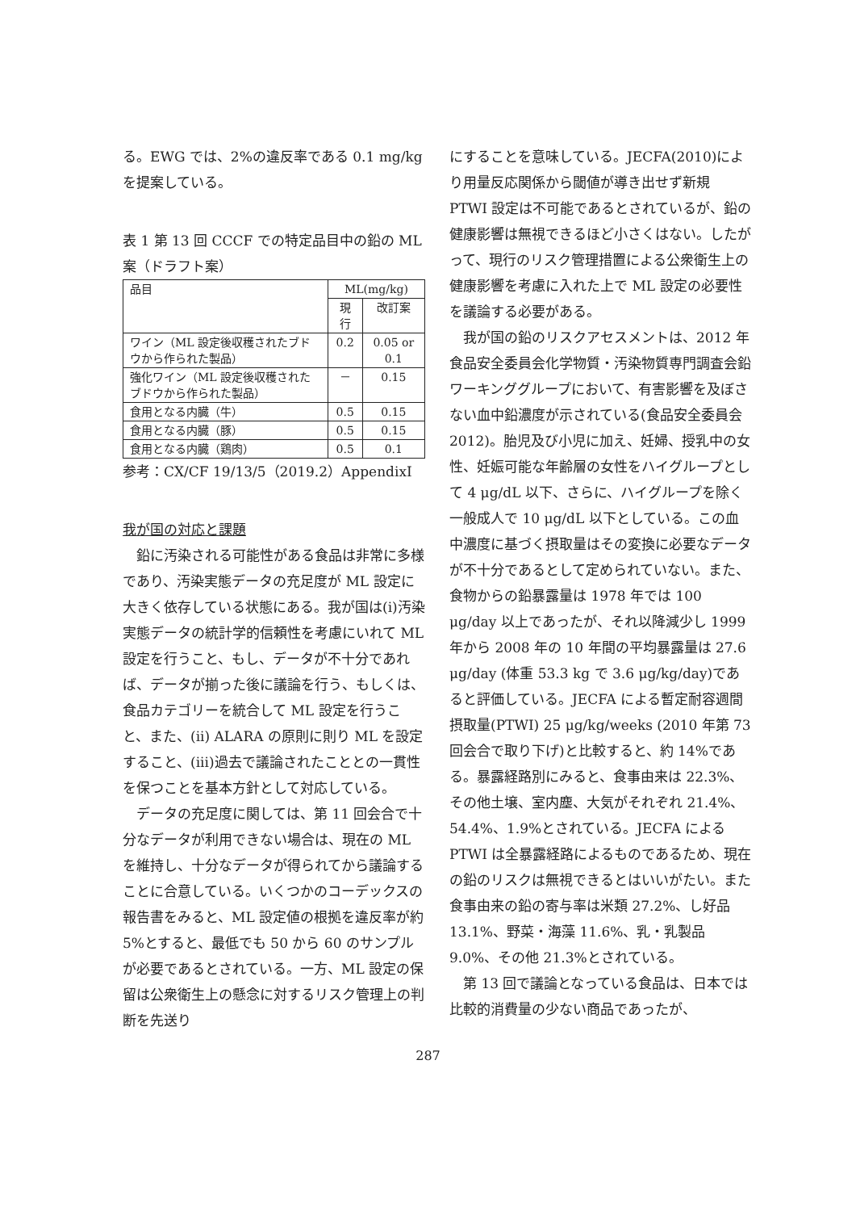る。EWG では、2%の違反率である 0.1 mg/kg を提案している。
表 1 第 13 回 CCCF での特定品目中の鉛の ML 案（ドラフト案）
| 品目 | ML(mg/kg) | |
| --- | --- | --- |
| | 現行 | 改訂案 |
| ワイン（ML 設定後収穫されたブドウから作られた製品） | 0.2 | 0.05 or 0.1 |
| 強化ワイン（ML 設定後収穫されたブドウから作られた製品） | － | 0.15 |
| 食用となる内臓（牛） | 0.5 | 0.15 |
| 食用となる内臓（豚） | 0.5 | 0.15 |
| 食用となる内臓（鶏肉） | 0.5 | 0.1 |
参考：CX/CF 19/13/5（2019.2）AppendixI
我が国の対応と課題
鉛に汚染される可能性がある食品は非常に多様であり、汚染実態データの充足度が ML 設定に大きく依存している状態にある。我が国は(i)汚染実態データの統計学的信頼性を考慮にいれて ML 設定を行うこと、もし、データが不十分であれば、データが揃った後に議論を行う、もしくは、食品カテゴリーを統合して ML 設定を行うこと、また、(ii) ALARA の原則に則り ML を設定すること、(iii)過去で議論されたこととの一貫性を保つことを基本方針として対応している。
データの充足度に関しては、第 11 回会合で十分なデータが利用できない場合は、現在の ML を維持し、十分なデータが得られてから議論することに合意している。いくつかのコーデックスの報告書をみると、ML 設定値の根拠を違反率が約 5%とすると、最低でも 50 から 60 のサンプルが必要であるとされている。一方、ML 設定の保留は公衆衛生上の懸念に対するリスク管理上の判断を先送り
にすることを意味している。JECFA(2010)により用量反応関係から閾値が導き出せず新規 PTWI 設定は不可能であるとされているが、鉛の健康影響は無視できるほど小さくはない。したがって、現行のリスク管理措置による公衆衛生上の健康影響を考慮に入れた上で ML 設定の必要性を議論する必要がある。
我が国の鉛のリスクアセスメントは、2012 年食品安全委員会化学物質・汚染物質専門調査会鉛ワーキンググループにおいて、有害影響を及ぼさない血中鉛濃度が示されている(食品安全委員会 2012)。胎児及び小児に加え、妊婦、授乳中の女性、妊娠可能な年齢層の女性をハイグループとして 4 μg/dL 以下、さらに、ハイグループを除く一般成人で 10 μg/dL 以下としている。この血中濃度に基づく摂取量はその変換に必要なデータが不十分であるとして定められていない。また、食物からの鉛暴露量は 1978 年では 100 μg/day 以上であったが、それ以降減少し 1999 年から 2008 年の 10 年間の平均暴露量は 27.6 μg/day (体重 53.3 kg で 3.6 μg/kg/day)であると評価している。JECFA による暫定耐容週間摂取量(PTWI) 25 μg/kg/weeks (2010 年第 73 回会合で取り下げ)と比較すると、約 14%である。暴露経路別にみると、食事由来は 22.3%、その他土壌、室内塵、大気がそれぞれ 21.4%、54.4%、1.9%とされている。JECFA による PTWI は全暴露経路によるものであるため、現在の鉛のリスクは無視できるとはいいがたい。また食事由来の鉛の寄与率は米類 27.2%、し好品 13.1%、野菜・海藻 11.6%、乳・乳製品 9.0%、その他 21.3%とされている。
第 13 回で議論となっている食品は、日本では比較的消費量の少ない商品であったが、
287